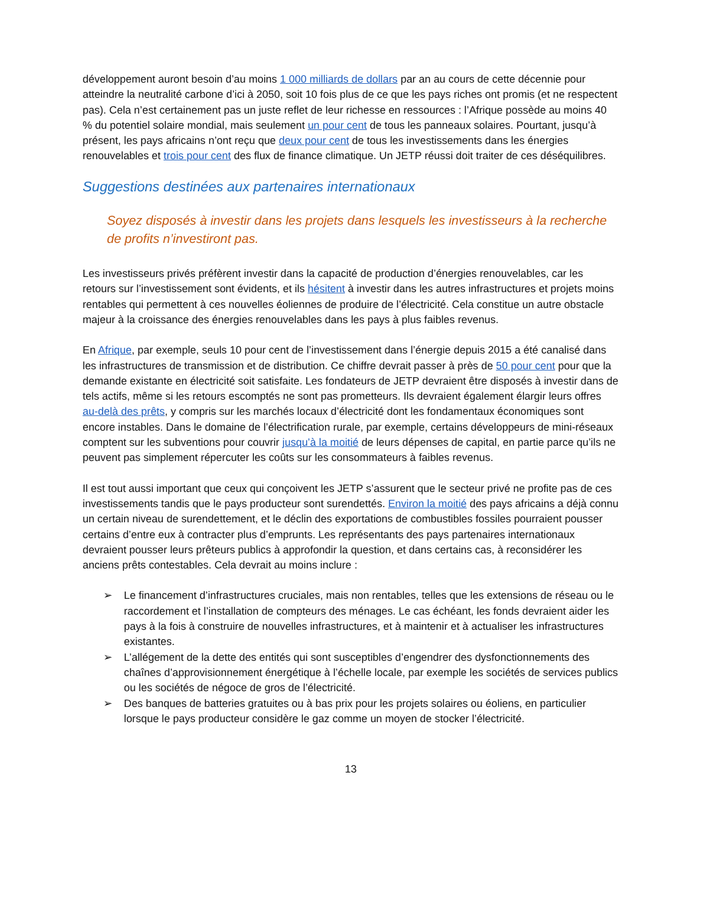développement auront besoin d’au moins 1 000 milliards de dollars par an au cours de cette décennie pour atteindre la neutralité carbone d’ici à 2050, soit 10 fois plus de ce que les pays riches ont promis (et ne respectent pas). Cela n’est certainement pas un juste reflet de leur richesse en ressources : l’Afrique possède au moins 40 % du potentiel solaire mondial, mais seulement un pour cent de tous les panneaux solaires. Pourtant, jusqu’à présent, les pays africains n’ont reçu que deux pour cent de tous les investissements dans les énergies renouvelables et trois pour cent des flux de finance climatique. Un JETP réussi doit traiter de ces déséquilibres.
Suggestions destinées aux partenaires internationaux
Soyez disposés à investir dans les projets dans lesquels les investisseurs à la recherche de profits n’investiront pas.
Les investisseurs privés préfèrent investir dans la capacité de production d’énergies renouvelables, car les retours sur l’investissement sont évidents, et ils hésitent à investir dans les autres infrastructures et projets moins rentables qui permettent à ces nouvelles éoliennes de produire de l’électricité. Cela constitue un autre obstacle majeur à la croissance des énergies renouvelables dans les pays à plus faibles revenus.
En Afrique, par exemple, seuls 10 pour cent de l’investissement dans l’énergie depuis 2015 a été canalisé dans les infrastructures de transmission et de distribution. Ce chiffre devrait passer à près de 50 pour cent pour que la demande existante en électricité soit satisfaite. Les fondateurs de JETP devraient être disposés à investir dans de tels actifs, même si les retours escomptés ne sont pas prometteurs. Ils devraient également élargir leurs offres au-delà des prêts, y compris sur les marchés locaux d’électricité dont les fondamentaux économiques sont encore instables. Dans le domaine de l’électrification rurale, par exemple, certains développeurs de mini-réseaux comptent sur les subventions pour couvrir jusqu’à la moitié de leurs dépenses de capital, en partie parce qu’ils ne peuvent pas simplement répercuter les coûts sur les consommateurs à faibles revenus.
Il est tout aussi important que ceux qui conçoivent les JETP s’assurent que le secteur privé ne profite pas de ces investissements tandis que le pays producteur sont surendettés. Environ la moitié des pays africains a déjà connu un certain niveau de surendettement, et le déclin des exportations de combustibles fossiles pourraient pousser certains d’entre eux à contracter plus d’emprunts. Les représentants des pays partenaires internationaux devraient pousser leurs prêteurs publics à approfondir la question, et dans certains cas, à reconsidérer les anciens prêts contestables. Cela devrait au moins inclure :
➢ Le financement d’infrastructures cruciales, mais non rentables, telles que les extensions de réseau ou le raccordement et l’installation de compteurs des ménages. Le cas échéant, les fonds devraient aider les pays à la fois à construire de nouvelles infrastructures, et à maintenir et à actualiser les infrastructures existantes.
➢ L’allégement de la dette des entités qui sont susceptibles d’engendrer des dysfonctionnements des chaînes d’approvisionnement énergétique à l’échelle locale, par exemple les sociétés de services publics ou les sociétés de négoce de gros de l’électricité.
➢ Des banques de batteries gratuites ou à bas prix pour les projets solaires ou éoliens, en particulier lorsque le pays producteur considère le gaz comme un moyen de stocker l’électricité.
13